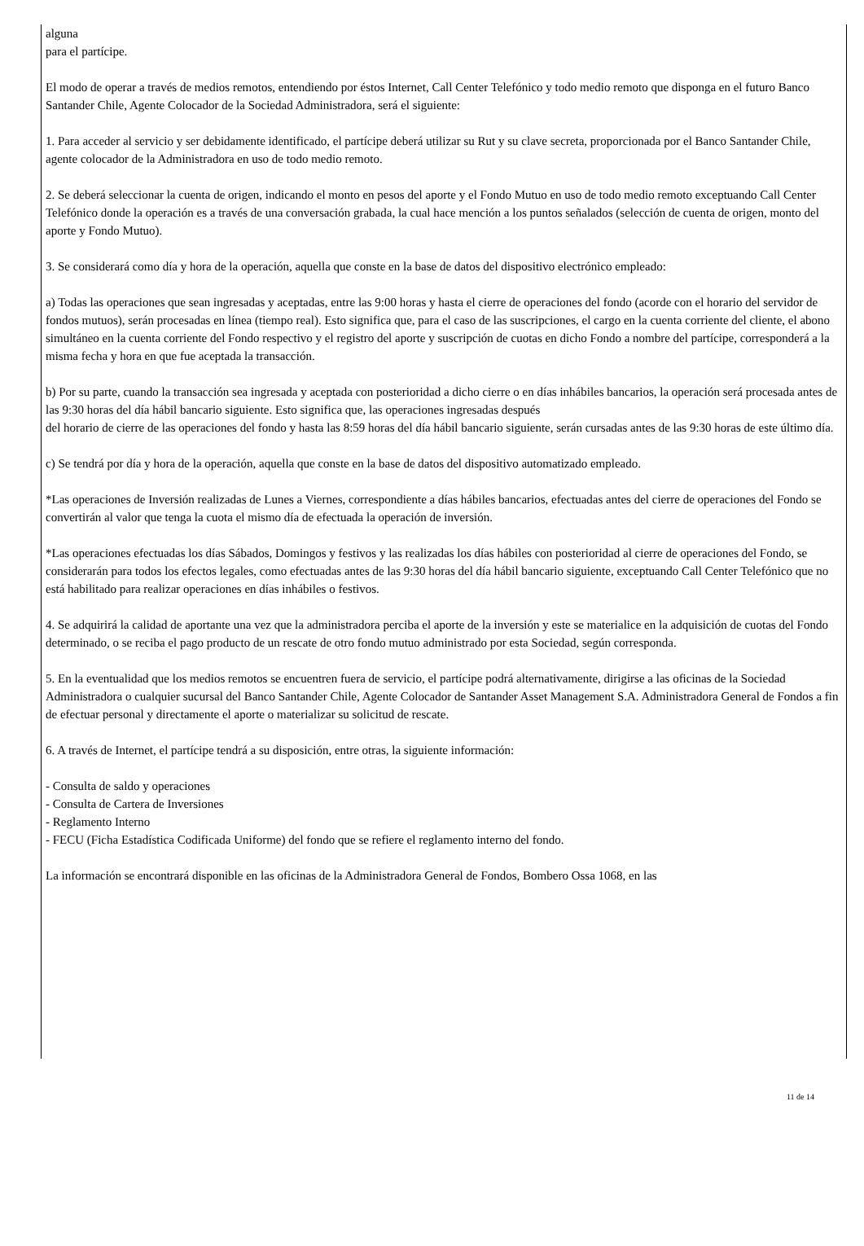alguna
para el partícipe.
El modo de operar a través de medios remotos, entendiendo por éstos Internet, Call Center Telefónico y todo medio remoto que disponga en el futuro Banco Santander Chile, Agente Colocador de la Sociedad Administradora, será el siguiente:
1. Para acceder al servicio y ser debidamente identificado, el partícipe deberá utilizar su Rut y su clave secreta, proporcionada por el Banco Santander Chile, agente colocador de la Administradora en uso de todo medio remoto.
2. Se deberá seleccionar la cuenta de origen, indicando el monto en pesos del aporte y el Fondo Mutuo en uso de todo medio remoto exceptuando Call Center Telefónico donde la operación es a través de una conversación grabada, la cual hace mención a los puntos señalados (selección de cuenta de origen, monto del aporte y Fondo Mutuo).
3. Se considerará como día y hora de la operación, aquella que conste en la base de datos del dispositivo electrónico empleado:
a) Todas las operaciones que sean ingresadas y aceptadas, entre las 9:00 horas y hasta el cierre de operaciones del fondo (acorde con el horario del servidor de fondos mutuos), serán procesadas en línea (tiempo real). Esto significa que, para el caso de las suscripciones, el cargo en la cuenta corriente del cliente, el abono simultáneo en la cuenta corriente del Fondo respectivo y el registro del aporte y suscripción de cuotas en dicho Fondo a nombre del partícipe, corresponderá a la misma fecha y hora en que fue aceptada la transacción.
b) Por su parte, cuando la transacción sea ingresada y aceptada con posterioridad a dicho cierre o en días inhábiles bancarios, la operación será procesada antes de las 9:30 horas del día hábil bancario siguiente. Esto significa que, las operaciones ingresadas después
del horario de cierre de las operaciones del fondo y hasta las 8:59 horas del día hábil bancario siguiente, serán cursadas antes de las 9:30 horas de este último día.
c) Se tendrá por día y hora de la operación, aquella que conste en la base de datos del dispositivo automatizado empleado.
*Las operaciones de Inversión realizadas de Lunes a Viernes, correspondiente a días hábiles bancarios, efectuadas antes del cierre de operaciones del Fondo se convertirán al valor que tenga la cuota el mismo día de efectuada la operación de inversión.
*Las operaciones efectuadas los días Sábados, Domingos y festivos y las realizadas los días hábiles con posterioridad al cierre de operaciones del Fondo, se considerarán para todos los efectos legales, como efectuadas antes de las 9:30 horas del día hábil bancario siguiente, exceptuando Call Center Telefónico que no está habilitado para realizar operaciones en días inhábiles o festivos.
4. Se adquirirá la calidad de aportante una vez que la administradora perciba el aporte de la inversión y este se materialice en la adquisición de cuotas del Fondo determinado, o se reciba el pago producto de un rescate de otro fondo mutuo administrado por esta Sociedad, según corresponda.
5. En la eventualidad que los medios remotos se encuentren fuera de servicio, el partícipe podrá alternativamente, dirigirse a las oficinas de la Sociedad Administradora o cualquier sucursal del Banco Santander Chile, Agente Colocador de Santander Asset Management S.A. Administradora General de Fondos a fin
de efectuar personal y directamente el aporte o materializar su solicitud de rescate.
6. A través de Internet, el partícipe tendrá a su disposición, entre otras, la siguiente información:
- Consulta de saldo y operaciones
- Consulta de Cartera de Inversiones
- Reglamento Interno
- FECU (Ficha Estadística Codificada Uniforme) del fondo que se refiere el reglamento interno del fondo.
La información se encontrará disponible en las oficinas de la Administradora General de Fondos, Bombero Ossa 1068, en las
11 de 14